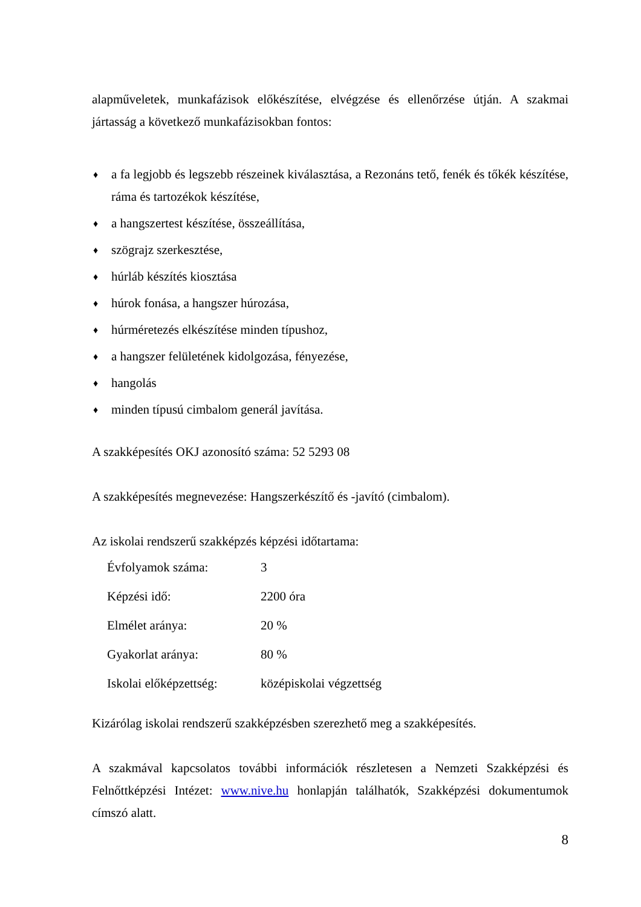alapműveletek, munkafázisok előkészítése, elvégzése és ellenőrzése útján. A szakmai jártasság a következő munkafázisokban fontos:
♦ a fa legjobb és legszebb részeinek kiválasztása, a Rezonáns tető, fenék és tőkék készítése, ráma és tartozékok készítése,
♦ a hangszertest készítése, összeállítása,
♦ szögrajz szerkesztése,
♦ húrláb készítés kiosztása
♦ húrok fonása, a hangszer húrozása,
♦ húrméretezés elkészítése minden típushoz,
♦ a hangszer felületének kidolgozása, fényezése,
♦ hangolás
♦ minden típusú cimbalom generál javítása.
A szakképesítés OKJ azonosító száma: 52 5293 08
A szakképesítés megnevezése: Hangszerkészítő és -javító (cimbalom).
Az iskolai rendszerű szakképzés képzési időtartama:
| Évfolyamok száma: | 3 |
| Képzési idő: | 2200 óra |
| Elmélet aránya: | 20 % |
| Gyakorlat aránya: | 80 % |
| Iskolai előképzettség: | középiskolai végzettség |
Kizárólag iskolai rendszerű szakképzésben szerezhető meg a szakképesítés.
A szakmával kapcsolatos további információk részletesen a Nemzeti Szakképzési és Felnőttképzési Intézet: www.nive.hu honlapján találhatók, Szakképzési dokumentumok címszó alatt.
8